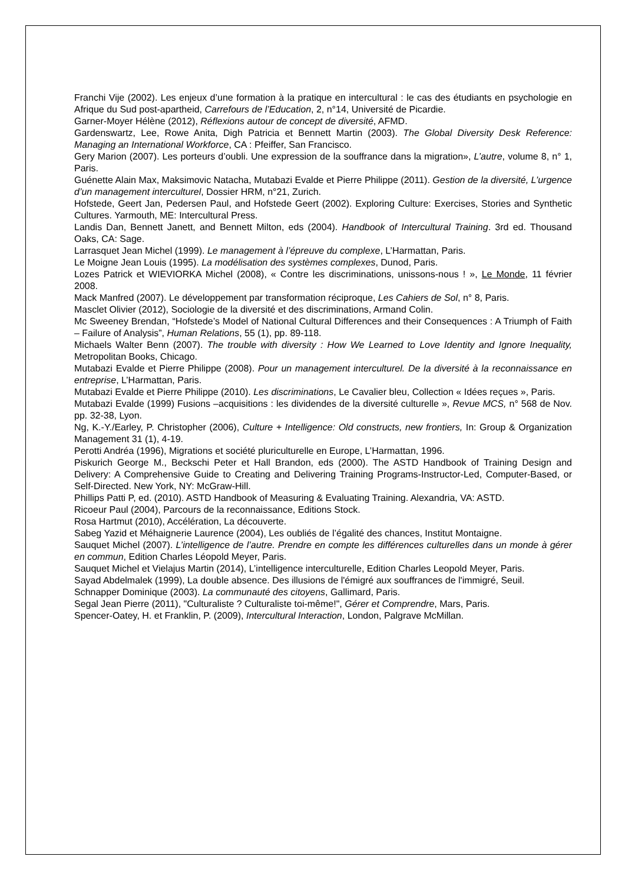Franchi Vije (2002). Les enjeux d’une formation à la pratique en intercultural : le cas des étudiants en psychologie en Afrique du Sud post-apartheid, Carrefours de l’Education, 2, n°14, Université de Picardie.
Garner-Moyer Hélène (2012), Réflexions autour de concept de diversité, AFMD.
Gardenswartz, Lee, Rowe Anita, Digh Patricia et Bennett Martin (2003). The Global Diversity Desk Reference: Managing an International Workforce, CA : Pfeiffer, San Francisco.
Gery Marion (2007). Les porteurs d’oubli. Une expression de la souffrance dans la migration», L’autre, volume 8, n° 1, Paris.
Guénette Alain Max, Maksimovic Natacha, Mutabazi Evalde et Pierre Philippe (2011). Gestion de la diversité, L’urgence d’un management interculturel, Dossier HRM, n°21, Zurich.
Hofstede, Geert Jan, Pedersen Paul, and Hofstede Geert (2002). Exploring Culture: Exercises, Stories and Synthetic Cultures. Yarmouth, ME: Intercultural Press.
Landis Dan, Bennett Janett, and Bennett Milton, eds (2004). Handbook of Intercultural Training. 3rd ed. Thousand Oaks, CA: Sage.
Larrasquet Jean Michel (1999). Le management à l’épreuve du complexe, L’Harmattan, Paris.
Le Moigne Jean Louis (1995). La modélisation des systèmes complexes, Dunod, Paris.
Lozes Patrick et WIEVIORKA Michel (2008), « Contre les discriminations, unissons-nous ! », Le Monde, 11 février 2008.
Mack Manfred (2007). Le développement par transformation réciproque, Les Cahiers de Sol, n° 8, Paris.
Masclet Olivier (2012), Sociologie de la diversité et des discriminations, Armand Colin.
Mc Sweeney Brendan, “Hofstede’s Model of National Cultural Differences and their Consequences : A Triumph of Faith – Failure of Analysis”, Human Relations, 55 (1), pp. 89-118.
Michaels Walter Benn (2007). The trouble with diversity : How We Learned to Love Identity and Ignore Inequality, Metropolitan Books, Chicago.
Mutabazi Evalde et Pierre Philippe (2008). Pour un management interculturel. De la diversité à la reconnaissance en entreprise, L’Harmattan, Paris.
Mutabazi Evalde et Pierre Philippe (2010). Les discriminations, Le Cavalier bleu, Collection « Idées reçues », Paris.
Mutabazi Evalde (1999) Fusions –acquisitions : les dividendes de la diversité culturelle », Revue MCS, n° 568 de Nov. pp. 32-38, Lyon.
Ng, K.-Y./Earley, P. Christopher (2006), Culture + Intelligence: Old constructs, new frontiers, In: Group & Organization Management 31 (1), 4-19.
Perotti Andréa (1996), Migrations et société pluriculturelle en Europe, L’Harmattan, 1996.
Piskurich George M., Beckschi Peter et Hall Brandon, eds (2000). The ASTD Handbook of Training Design and Delivery: A Comprehensive Guide to Creating and Delivering Training Programs-Instructor-Led, Computer-Based, or Self-Directed. New York, NY: McGraw-Hill.
Phillips Patti P, ed. (2010). ASTD Handbook of Measuring & Evaluating Training. Alexandria, VA: ASTD.
Ricoeur Paul (2004), Parcours de la reconnaissance, Editions Stock.
Rosa Hartmut (2010), Accélération, La découverte.
Sabeg Yazid et Méhaignerie Laurence (2004), Les oubliés de l’égalité des chances, Institut Montaigne.
Sauquet Michel (2007). L’intelligence de l’autre. Prendre en compte les différences culturelles dans un monde à gérer en commun, Edition Charles Léopold Meyer, Paris.
Sauquet Michel et Vielajus Martin (2014), L’intelligence interculturelle, Edition Charles Leopold Meyer, Paris.
Sayad Abdelmalek (1999), La double absence. Des illusions de l'émigré aux souffrances de l'immigré, Seuil.
Schnapper Dominique (2003). La communauté des citoyens, Gallimard, Paris.
Segal Jean Pierre (2011), "Culturaliste ? Culturaliste toi-même!", Gérer et Comprendre, Mars, Paris.
Spencer-Oatey, H. et Franklin, P. (2009), Intercultural Interaction, London, Palgrave McMillan.